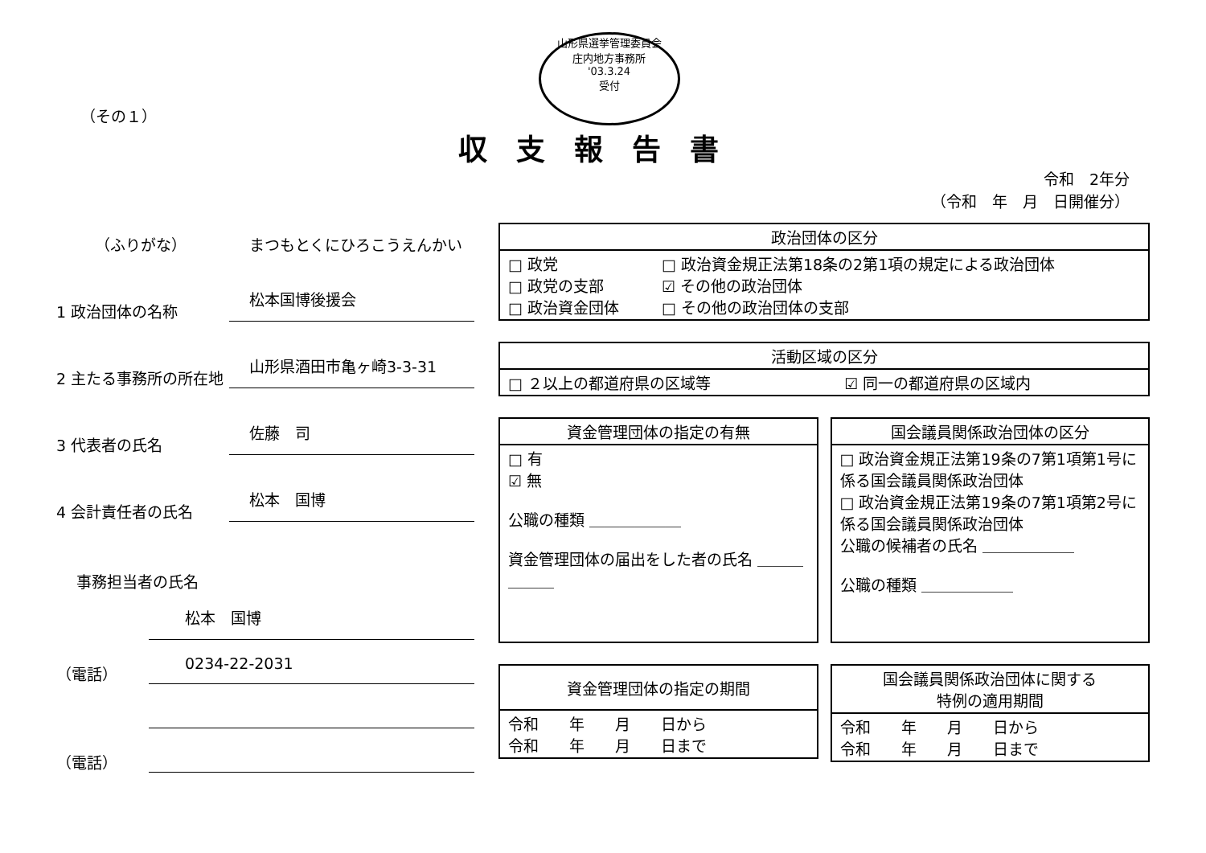（その１）
山形県選挙管理委員会
庄内地方事務所
'03.3.24
受付
収支報告書
令和　2年分
（令和　年　月　日開催分）
（ふりがな）
まつもとくにひろこうえんかい
1 政治団体の名称
松本国博後援会
2 主たる事務所の所在地
山形県酒田市亀ヶ崎3-3-31
3 代表者の氏名
佐藤　司
4 会計責任者の氏名
松本　国博
事務担当者の氏名
松本　国博
（電話）
0234-22-2031
（電話）
| 政治団体の区分 | |
| --- | --- |
| □ 政党 □ 政党の支部 □ 政治資金団体 | □ 政治資金規正法第18条の2第1項の規定による政治団体 ☑ その他の政治団体 □ その他の政治団体の支部 |
| 活動区域の区分 | |
| --- | --- |
| □ ２以上の都道府県の区域等 | ☑ 同一の都道府県の区域内 |
| 資金管理団体の指定の有無 |
| --- |
| □ 有 ☑ 無 公職の種類 ＿＿＿＿＿＿ 資金管理団体の届出をした者の氏名 ＿＿＿＿＿＿ |
| 国会議員関係政治団体の区分 |
| --- |
| □ 政治資金規正法第19条の7第1項第1号に係る国会議員関係政治団体 □ 政治資金規正法第19条の7第1項第2号に係る国会議員関係政治団体 公職の候補者の氏名 ＿＿＿＿＿＿ 公職の種類 ＿＿＿＿＿＿ |
| 資金管理団体の指定の期間 |
| --- |
| 令和 年 月 日から 令和 年 月 日まで |
| 国会議員関係政治団体に関する 特例の適用期間 |
| --- |
| 令和 年 月 日から 令和 年 月 日まで |